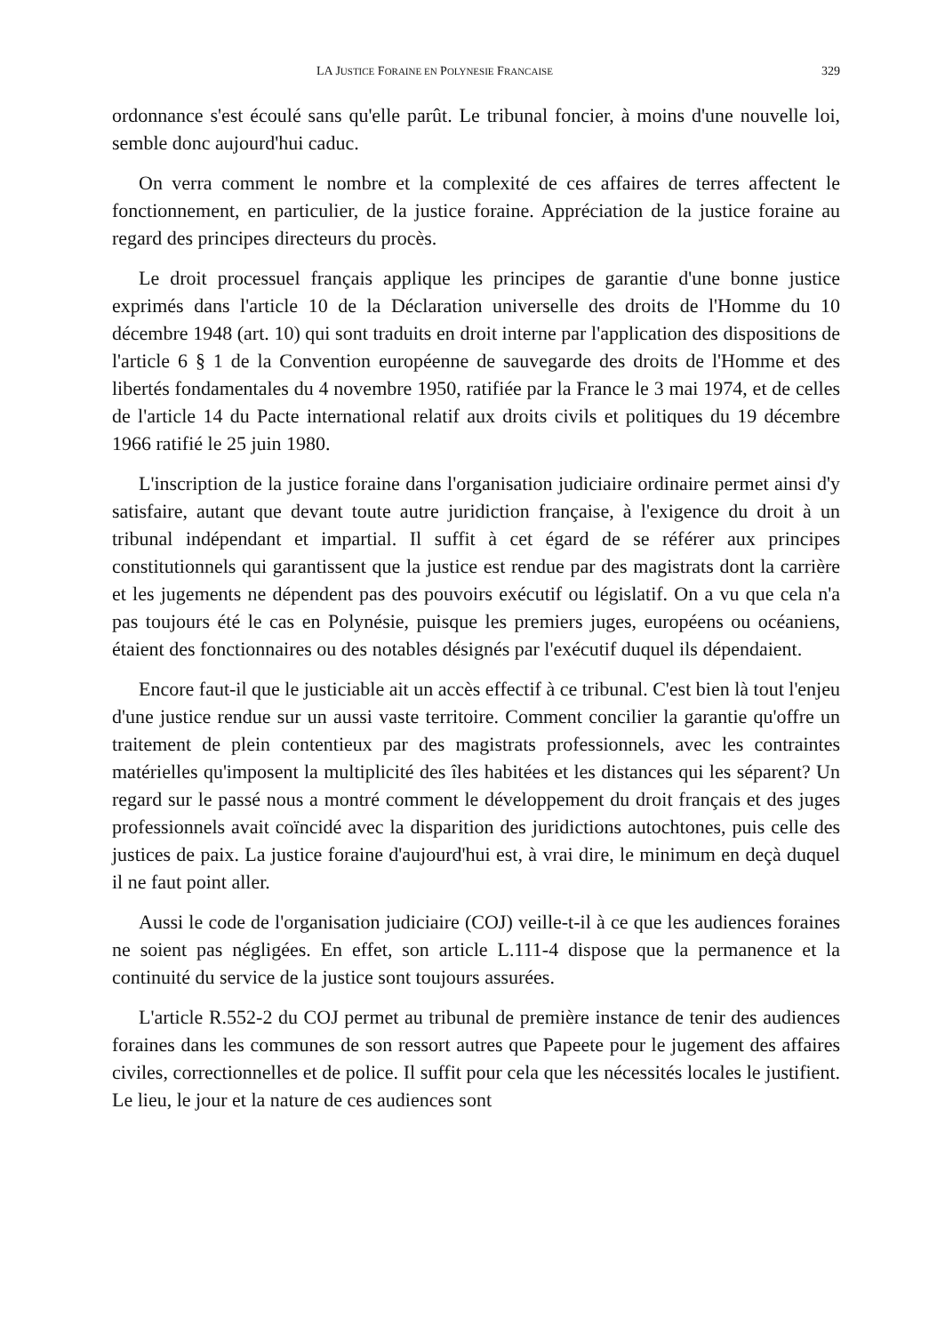LA JUSTICE FORAINE EN POLYNESIE FRANCAISE 329
ordonnance s'est écoulé sans qu'elle parût. Le tribunal foncier, à moins d'une nouvelle loi, semble donc aujourd'hui caduc.
On verra comment le nombre et la complexité de ces affaires de terres affectent le fonctionnement, en particulier, de la justice foraine. Appréciation de la justice foraine au regard des principes directeurs du procès.
Le droit processuel français applique les principes de garantie d'une bonne justice exprimés dans l'article 10 de la Déclaration universelle des droits de l'Homme du 10 décembre 1948 (art. 10) qui sont traduits en droit interne par l'application des dispositions de l'article 6 § 1 de la Convention européenne de sauvegarde des droits de l'Homme et des libertés fondamentales du 4 novembre 1950, ratifiée par la France le 3 mai 1974, et de celles de l'article 14 du Pacte international relatif aux droits civils et politiques du 19 décembre 1966 ratifié le 25 juin 1980.
L'inscription de la justice foraine dans l'organisation judiciaire ordinaire permet ainsi d'y satisfaire, autant que devant toute autre juridiction française, à l'exigence du droit à un tribunal indépendant et impartial. Il suffit à cet égard de se référer aux principes constitutionnels qui garantissent que la justice est rendue par des magistrats dont la carrière et les jugements ne dépendent pas des pouvoirs exécutif ou législatif. On a vu que cela n'a pas toujours été le cas en Polynésie, puisque les premiers juges, européens ou océaniens, étaient des fonctionnaires ou des notables désignés par l'exécutif duquel ils dépendaient.
Encore faut-il que le justiciable ait un accès effectif à ce tribunal. C'est bien là tout l'enjeu d'une justice rendue sur un aussi vaste territoire. Comment concilier la garantie qu'offre un traitement de plein contentieux par des magistrats professionnels, avec les contraintes matérielles qu'imposent la multiplicité des îles habitées et les distances qui les séparent? Un regard sur le passé nous a montré comment le développement du droit français et des juges professionnels avait coïncidé avec la disparition des juridictions autochtones, puis celle des justices de paix. La justice foraine d'aujourd'hui est, à vrai dire, le minimum en deçà duquel il ne faut point aller.
Aussi le code de l'organisation judiciaire (COJ) veille-t-il à ce que les audiences foraines ne soient pas négligées. En effet, son article L.111-4 dispose que la permanence et la continuité du service de la justice sont toujours assurées.
L'article R.552-2 du COJ permet au tribunal de première instance de tenir des audiences foraines dans les communes de son ressort autres que Papeete pour le jugement des affaires civiles, correctionnelles et de police. Il suffit pour cela que les nécessités locales le justifient. Le lieu, le jour et la nature de ces audiences sont